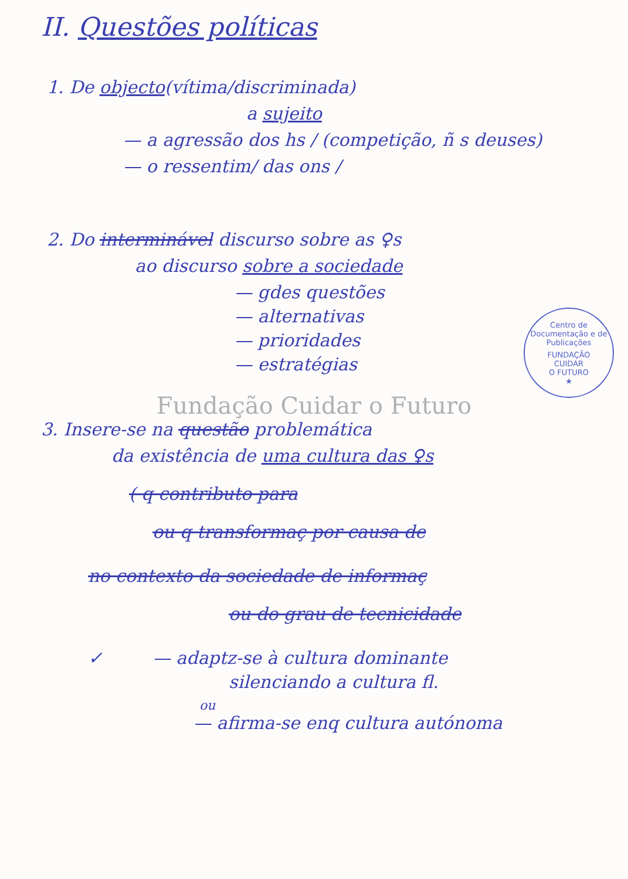II. Questões políticas
1. De objecto(vítima/discriminada)
a sujeito
— a agressão dos hs / (competição, ñ s deuses)
— o ressentim/ das ons /
2. Do interminável discurso sobre as ♀s
ao discurso sobre a sociedade
— gdes questões
— alternativas
— prioridades
— estratégias
Fundação Cuidar o Futuro
3. Insere-se na questão problemática
da existência de uma cultura das ♀s
( q contributo para
ou q transformaç por causa de
no contexto da sociedade de informaç
ou do grau de tecnicidade
✓ — adaptz-se à cultura dominante
silenciando a cultura fl.
ou
— afirma-se enq cultura autónoma
Centro de Documentação e de Publicações
FUNDAÇÃO
CUIDAR
O FUTURO
★